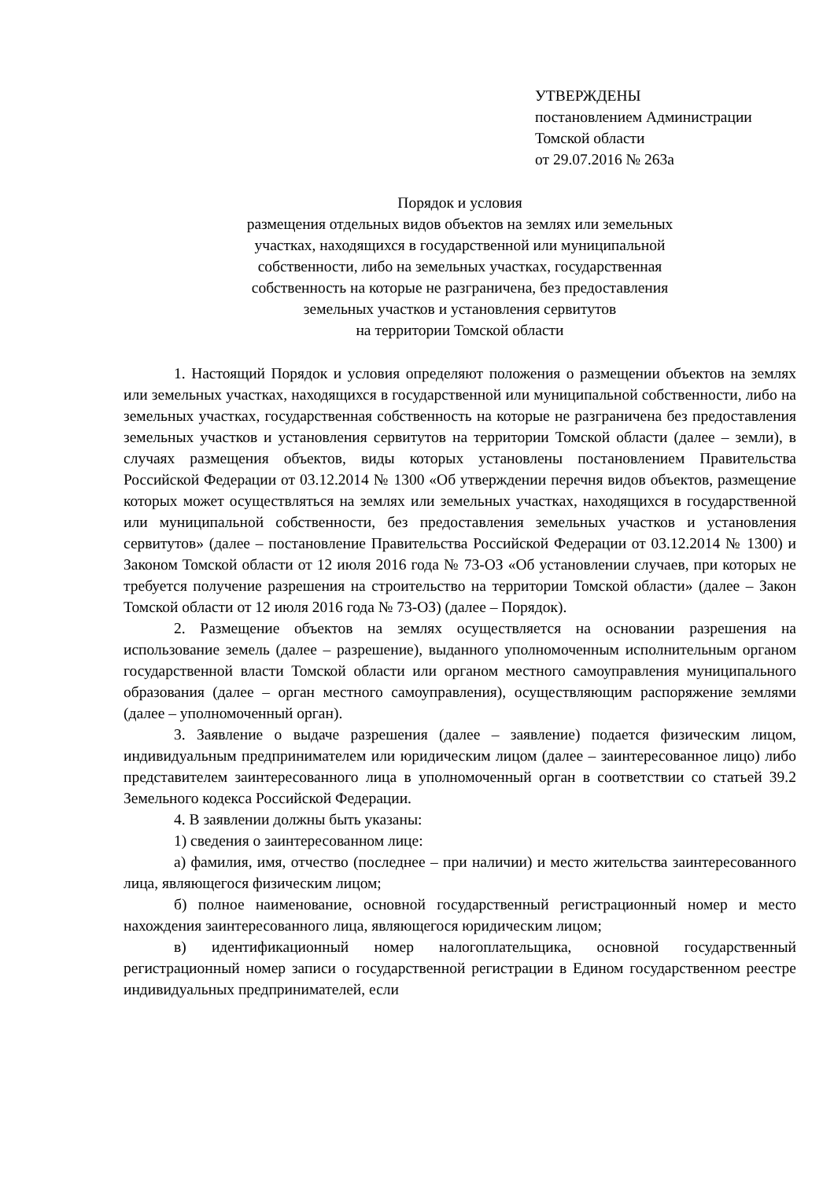УТВЕРЖДЕНЫ
постановлением Администрации
Томской области
от 29.07.2016 № 263а
Порядок и условия
размещения отдельных видов объектов на землях или земельных
участках, находящихся в государственной или муниципальной
собственности, либо на земельных участках, государственная
собственность на которые не разграничена, без предоставления
земельных участков и установления сервитутов
на территории Томской области
1. Настоящий Порядок и условия определяют положения о размещении объектов на землях или земельных участках, находящихся в государственной или муниципальной собственности, либо на земельных участках, государственная собственность на которые не разграничена без предоставления земельных участков и установления сервитутов на территории Томской области (далее – земли), в случаях размещения объектов, виды которых установлены постановлением Правительства Российской Федерации от 03.12.2014 № 1300 «Об утверждении перечня видов объектов, размещение которых может осуществляться на землях или земельных участках, находящихся в государственной или муниципальной собственности, без предоставления земельных участков и установления сервитутов» (далее – постановление Правительства Российской Федерации от 03.12.2014 № 1300) и Законом Томской области от 12 июля 2016 года № 73-ОЗ «Об установлении случаев, при которых не требуется получение разрешения на строительство на территории Томской области» (далее – Закон Томской области от 12 июля 2016 года № 73-ОЗ) (далее – Порядок).
2. Размещение объектов на землях осуществляется на основании разрешения на использование земель (далее – разрешение), выданного уполномоченным исполнительным органом государственной власти Томской области или органом местного самоуправления муниципального образования (далее – орган местного самоуправления), осуществляющим распоряжение землями (далее – уполномоченный орган).
3. Заявление о выдаче разрешения (далее – заявление) подается физическим лицом, индивидуальным предпринимателем или юридическим лицом (далее – заинтересованное лицо) либо представителем заинтересованного лица в уполномоченный орган в соответствии со статьей 39.2 Земельного кодекса Российской Федерации.
4. В заявлении должны быть указаны:
1) сведения о заинтересованном лице:
а) фамилия, имя, отчество (последнее – при наличии) и место жительства заинтересованного лица, являющегося физическим лицом;
б) полное наименование, основной государственный регистрационный номер и место нахождения заинтересованного лица, являющегося юридическим лицом;
в) идентификационный номер налогоплательщика, основной государственный регистрационный номер записи о государственной регистрации в Едином государственном реестре индивидуальных предпринимателей, если